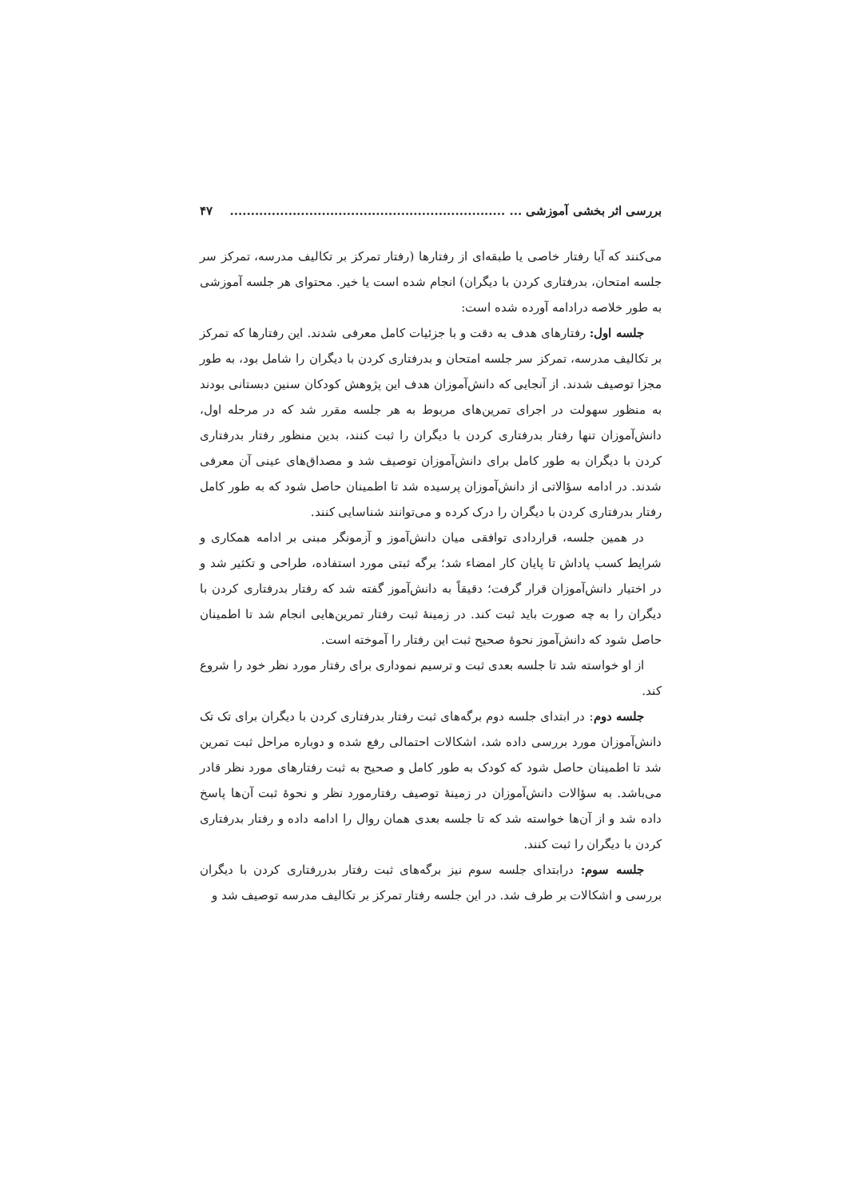بررسی اثر بخشی آموزشی ... .................................................................. ۴۷
می‌کنند که آیا رفتار خاصی یا طبقه‌ای از رفتارها (رفتار تمرکز بر تکالیف مدرسه، تمرکز سر جلسه امتحان، بدرفتاری کردن با دیگران) انجام شده است یا خیر. محتوای هر جلسه آموزشی به طور خلاصه درادامه آورده شده است:
جلسه اول: رفتارهای هدف به دقت و با جزئیات کامل معرفی شدند. این رفتارها که تمرکز بر تکالیف مدرسه، تمرکز سر جلسه امتحان و بدرفتاری کردن با دیگران را شامل بود، به طور مجزا توصیف شدند. از آنجایی که دانش‌آموزان هدف این پژوهش کودکان سنین دبستانی بودند به منظور سهولت در اجرای تمرین‌های مربوط به هر جلسه مقرر شد که در مرحله اول، دانش‌آموزان تنها رفتار بدرفتاری کردن با دیگران را ثبت کنند، بدین منظور رفتار بدرفتاری کردن با دیگران به طور کامل برای دانش‌آموزان توصیف شد و مصداق‌های عینی آن معرفی شدند. در ادامه سؤالاتی از دانش‌آموزان پرسیده شد تا اطمینان حاصل شود که به طور کامل رفتار بدرفتاری کردن با دیگران را درک کرده و می‌توانند شناسایی کنند.
در همین جلسه، قراردادی توافقی میان دانش‌آموز و آزمونگر مبنی بر ادامه همکاری و شرایط کسب پاداش تا پایان کار امضاء شد؛ برگه ثبتی مورد استفاده، طراحی و تکثیر شد و در اختیار دانش‌آموزان قرار گرفت؛ دقیقاً به دانش‌آموز گفته شد که رفتار بدرفتاری کردن با دیگران را به چه صورت باید ثبت کند. در زمینهٔ ثبت رفتار تمرین‌هایی انجام شد تا اطمینان حاصل شود که دانش‌آموز نحوهٔ صحیح ثبت این رفتار را آموخته است.
از او خواسته شد تا جلسه بعدی ثبت و ترسیم نموداری برای رفتار مورد نظر خود را شروع کند.
جلسه دوم: در ابتدای جلسه دوم برگه‌های ثبت رفتار بدرفتاری کردن با دیگران برای تک تک دانش‌آموزان مورد بررسی داده شد، اشکالات احتمالی رفع شده و دوباره مراحل ثبت تمرین شد تا اطمینان حاصل شود که کودک به طور کامل و صحیح به ثبت رفتارهای مورد نظر قادر می‌باشد. به سؤالات دانش‌آموزان در زمینهٔ توصیف رفتارمورد نظر و نحوهٔ ثبت آن‌ها پاسخ داده شد و از آن‌ها خواسته شد که تا جلسه بعدی همان روال را ادامه داده و رفتار بدرفتاری کردن با دیگران را ثبت کنند.
جلسه سوم: درابتدای جلسه سوم نیز برگه‌های ثبت رفتار بدررفتاری کردن با دیگران بررسی و اشکالات بر طرف شد. در این جلسه رفتار تمرکز بر تکالیف مدرسه توصیف شد و